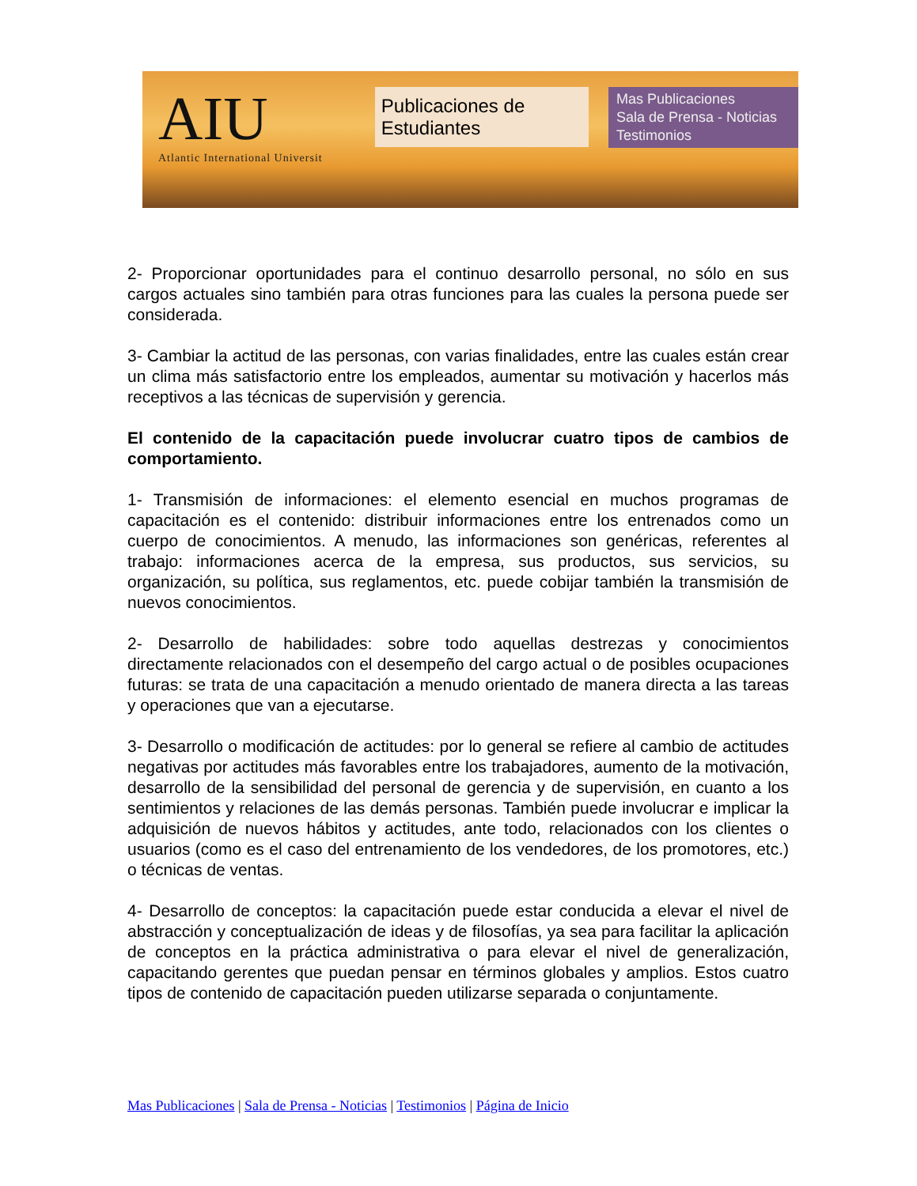AIU
Atlantic International Universit
Publicaciones de Estudiantes
Mas Publicaciones
Sala de Prensa - Noticias
Testimonios
2- Proporcionar oportunidades para el continuo desarrollo personal, no sólo en sus cargos actuales sino también para otras funciones para las cuales la persona puede ser considerada.
3- Cambiar la actitud de las personas, con varias finalidades, entre las cuales están crear un clima más satisfactorio entre los empleados, aumentar su motivación y hacerlos más receptivos a las técnicas de supervisión y gerencia.
El contenido de la capacitación puede involucrar cuatro tipos de cambios de comportamiento.
1- Transmisión de informaciones: el elemento esencial en muchos programas de capacitación es el contenido: distribuir informaciones entre los entrenados como un cuerpo de conocimientos. A menudo, las informaciones son genéricas, referentes al trabajo: informaciones acerca de la empresa, sus productos, sus servicios, su organización, su política, sus reglamentos, etc. puede cobijar también la transmisión de nuevos conocimientos.
2- Desarrollo de habilidades: sobre todo aquellas destrezas y conocimientos directamente relacionados con el desempeño del cargo actual o de posibles ocupaciones futuras: se trata de una capacitación a menudo orientado de manera directa a las tareas y operaciones que van a ejecutarse.
3- Desarrollo o modificación de actitudes: por lo general se refiere al cambio de actitudes negativas por actitudes más favorables entre los trabajadores, aumento de la motivación, desarrollo de la sensibilidad del personal de gerencia y de supervisión, en cuanto a los sentimientos y relaciones de las demás personas. También puede involucrar e implicar la adquisición de nuevos hábitos y actitudes, ante todo, relacionados con los clientes o usuarios (como es el caso del entrenamiento de los vendedores, de los promotores, etc.) o técnicas de ventas.
4- Desarrollo de conceptos: la capacitación puede estar conducida a elevar el nivel de abstracción y conceptualización de ideas y de filosofías, ya sea para facilitar la aplicación de conceptos en la práctica administrativa o para elevar el nivel de generalización, capacitando gerentes que puedan pensar en términos globales y amplios. Estos cuatro tipos de contenido de capacitación pueden utilizarse separada o conjuntamente.
Mas Publicaciones | Sala de Prensa - Noticias | Testimonios | Página de Inicio